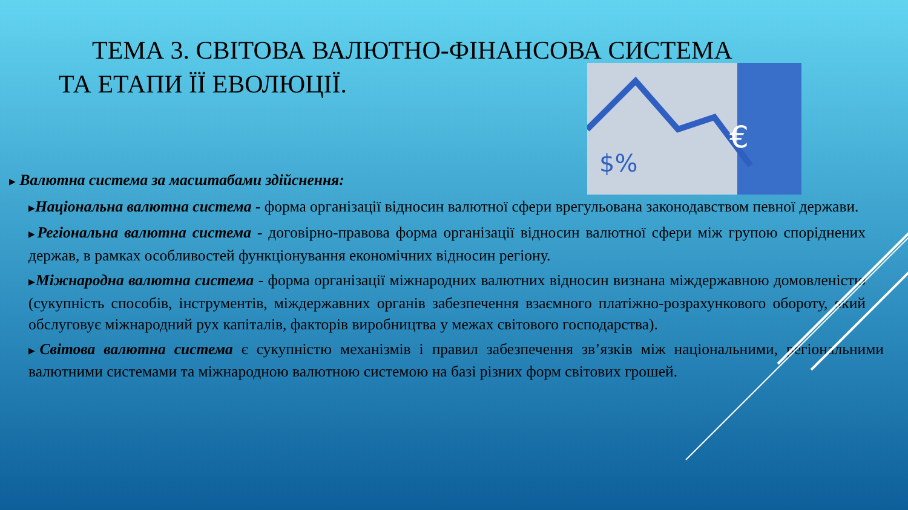ТЕМА 3. СВІТОВА ВАЛЮТНО-ФІНАНСОВА СИСТЕМА
ТА ЕТАПИ ЇЇ ЕВОЛЮЦІЇ.
$%
€
▶ Валютна система за масштабами здійснення:
▶Національна валютна система - форма організації відносин валютної сфери врегульована законодавством певної держави.
▶Регіональна валютна система - договірно-правова форма організації відносин валютної сфери між групою споріднених держав, в рамках особливостей функціонування економічних відносин регіону.
▶Міжнародна валютна система - форма організації міжнародних валютних відносин визнана міждержавною домовленістю (сукупність способів, інструментів, міждержавних органів забезпечення взаємного платіжно-розрахункового обороту, який обслуговує міжнародний рух капіталів, факторів виробництва у межах світового господарства).
▶Світова валютна система є сукупністю механізмів і правил забезпечення зв’язків між національними, регіональними валютними системами та міжнародною валютною системою на базі різних форм світових грошей.